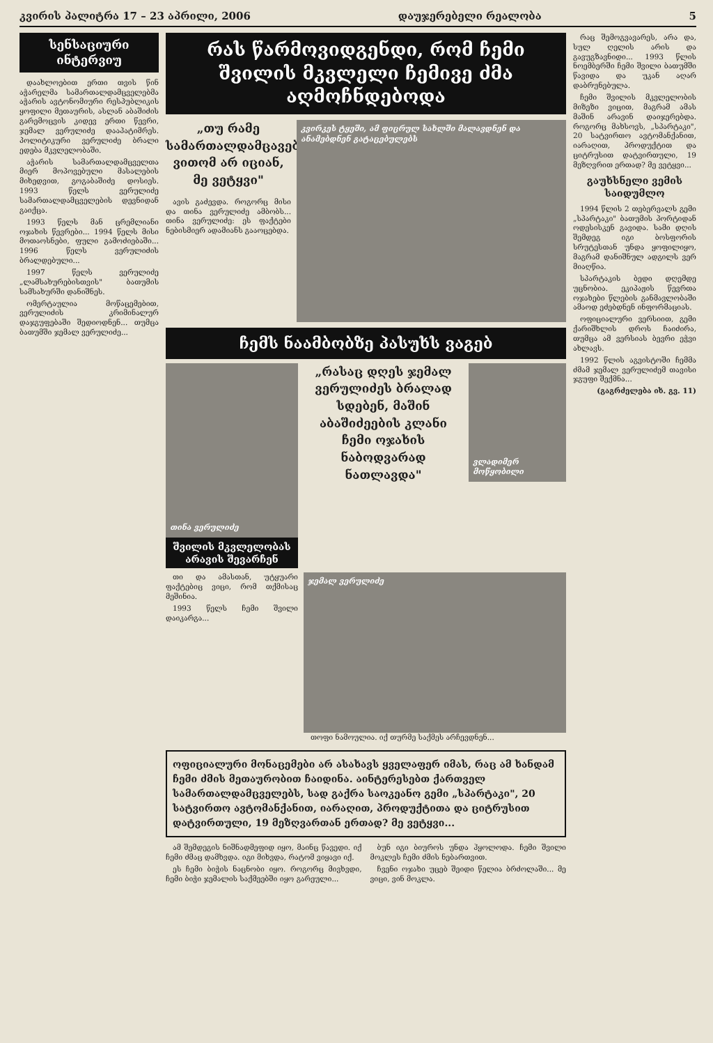კვირის პალიტრა 17 – 23 აპრილი, 2006 დაუჯერებელი რეალობა 5
სენსაციური ინტერვიუ
დაახლოებით ერთი თვის წინ აჭარელმა სამართალდამცველებმა აჭარის ავტონომიური რესპუბლიკის ყოფილი მეთაურის, ასლან აბაშიძის გარემოცვის კიდევ ერთი წევრი, ჯემალ ვერულიძე დააპატიმრეს. პოლიტიკური ვერულიძე ბრალი ედება მკვლელობაში.
აჭარის სამართალდამცველთა მიერ მოპოვებული მასალების მიხედვით, გოგაბაშიძე დოსიეს. 1993 წელს ვერულიძე სამართალდამცველების დევნიდან გაიქცა.
1993 წელს მან ცრემლიანი ოჯახის წევრები... 1994 წელს მისი მოთაოსნები, ფული გამოძიებაში... 1996 წელს ვერულიძის ბრალდებული...
1997 წელს ვერულიძე „ლამსახურებისთვის" ბათუმის სამსახურში დანიშნეს.
ომერტაულია მოწაცემებით, ვერულიძის კრიმინალურ დაჯგუფებაში შედიოდნენ... თუმცა ბათუმში ჯემალ ვერულიძე...
რას წარმოვიდგენდი, რომ ჩემი შვილის მკვლელი ჩემივე ძმა აღმოჩნდებოდა
„თუ რამე სამართალდამცავებმა ვითომ არ იციან, მე ვეტყვი"
ავის გაძევდა. როგორც მისი და თინა ვერულიძე ამბობს... თინა ვერულიძე: ეს ფაქტები ნებისმიერ ადამიანს გააოცებდა.
კვირკეს ტყეში, ამ ფიცრულ სახლში მალავდნენ და ანამებდნენ გატაცებულებს
ჩემს ნაამბობზე პასუხს ვაგებ
თინა ვერულიძე
შვილის მკვლელობას არავის შევარჩენ
„რასაც დღეს ჯემალ ვერულიძეს ბრალად სდებენ, მაშინ აბაშიძეების კლანი ჩემი ოჯახის ნაბოდვარად ნათლავდა"
ვლადიმერ მოწყობილი
თი და ამასთან, უტყუარი ფაქტებიც ვიცი, რომ თქმისაც მეშინია.
1993 წელს ჩემი შვილი დაიკარგა...
ჯემალ ვერულიძე
თოფი ნამოულია. იქ თურმე საქმეს არჩევდნენ...
ოფიციალური მონაცემები არ ასახავს ყველაფერ იმას, რაც ამ ხანდამ ჩემი ძმის მეთაურობით ჩაიდინა. აინტერესებთ ქართველ სამართალდამცველებს, სად გაქრა საოკეანო გემი „სპარტაკი", 20 სატვირთო ავტომანქანით, იარაღით, პროდუქტითა და ციტრუსით დატვირთული, 19 მეზღვართან ერთად? მე ვეტყვი...
ამ შემდეგის ნიშნადმეფიდ იყო, მაინც წავედი. იქ ჩემი ძმაც დამხვდა. იგი მიხვდა, რატომ ვიყავი იქ.
ეს ჩემი ბიჭის ნაცნობი იყო. როგორც მივხვდი, ჩემი ბიჭი ჯემალის საქმეებში იყო გარეული...
ბუნ იგი ბიუროს უნდა ჰყოლოდა. ჩემი შვილი მოკლეს ჩემი ძმის ნებართვით.
ჩვენი ოჯახი უცებ შეიდი წელია ბრძოლაში... მე ვიცი, ვინ მოკლა.
რაც შემოგვავარეს, არა და, სულ ღელის არის და გავუგზავნიდი... 1993 წლის ნოემბერში ჩემი შვილი ბათუმში წავიდა და უკან აღარ დაბრუნებულა.
ჩემი შვილის მკვლელობის მიზეზი ვიცით, მაგრამ ამას მაშინ არავინ დაიჯერებდა. როგორც მახსოვს, „სპარტაკი", 20 სატვირთო ავტომანქანით, იარაღით, პროდუქტით და ციტრუსით დატვირთული, 19 მეზღვრით ერთად? მე ვეტყვი...
გაუხსნელი ვემის საიდუმლო
1994 წლის 2 თებერვალს გემი „სპარტაკი" ბათუმის პორტიდან ოდესისკენ გავიდა. სამი დღის შემდეგ იგი ბოსფორის სრუტესთან უნდა ყოფილიყო, მაგრამ დანიშნულ ადგილს ვერ მიაღწია.
სპარტაკის ბედი დღემდე უცნობია. ეკიპაჟის წევრთა ოჯახები წლების განმავლობაში ამაოდ ეძებდნენ ინფორმაციას.
ოფიციალური ვერსიით, გემი ქარიშხლის დროს ჩაიძირა, თუმცა ამ ვერსიას ბევრი ეჭვი ახლავს.
1992 წლის აგვისტოში ჩემმა ძმამ ჯემალ ვერულიძემ თავისი ჯგუფი შექმნა...
(გაგრძელება იხ. გვ. 11)